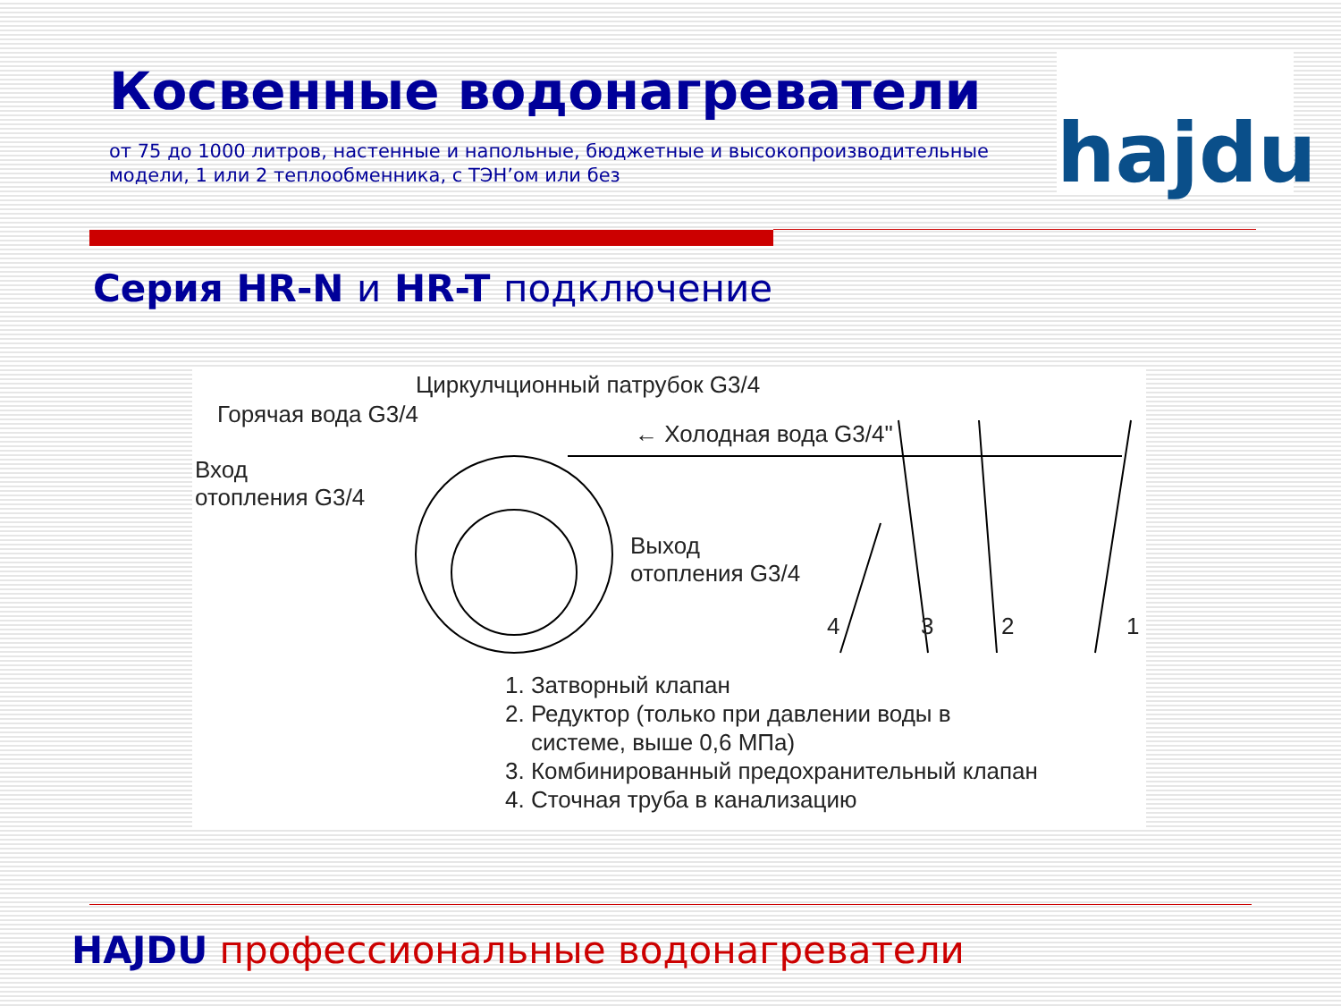Косвенные водонагреватели
от 75 до 1000 литров, настенные и напольные, бюджетные и высокопроизводительные модели, 1 или 2 теплообменника, с ТЭН’ом или без
hajdu
Серия HR-N и HR-T подключение
Циркулчционный патрубок G3/4
Горячая вода G3/4
← Холодная вода G3/4"
Вход
отопления G3/4
Выход
отопления G3/4
4 3 2 1
1. Затворный клапан
2. Редуктор (только при давлении воды в
системе, выше 0,6 МПа)
3. Комбинированный предохранительный клапан
4. Сточная труба в канализацию
HAJDU профессиональные водонагреватели